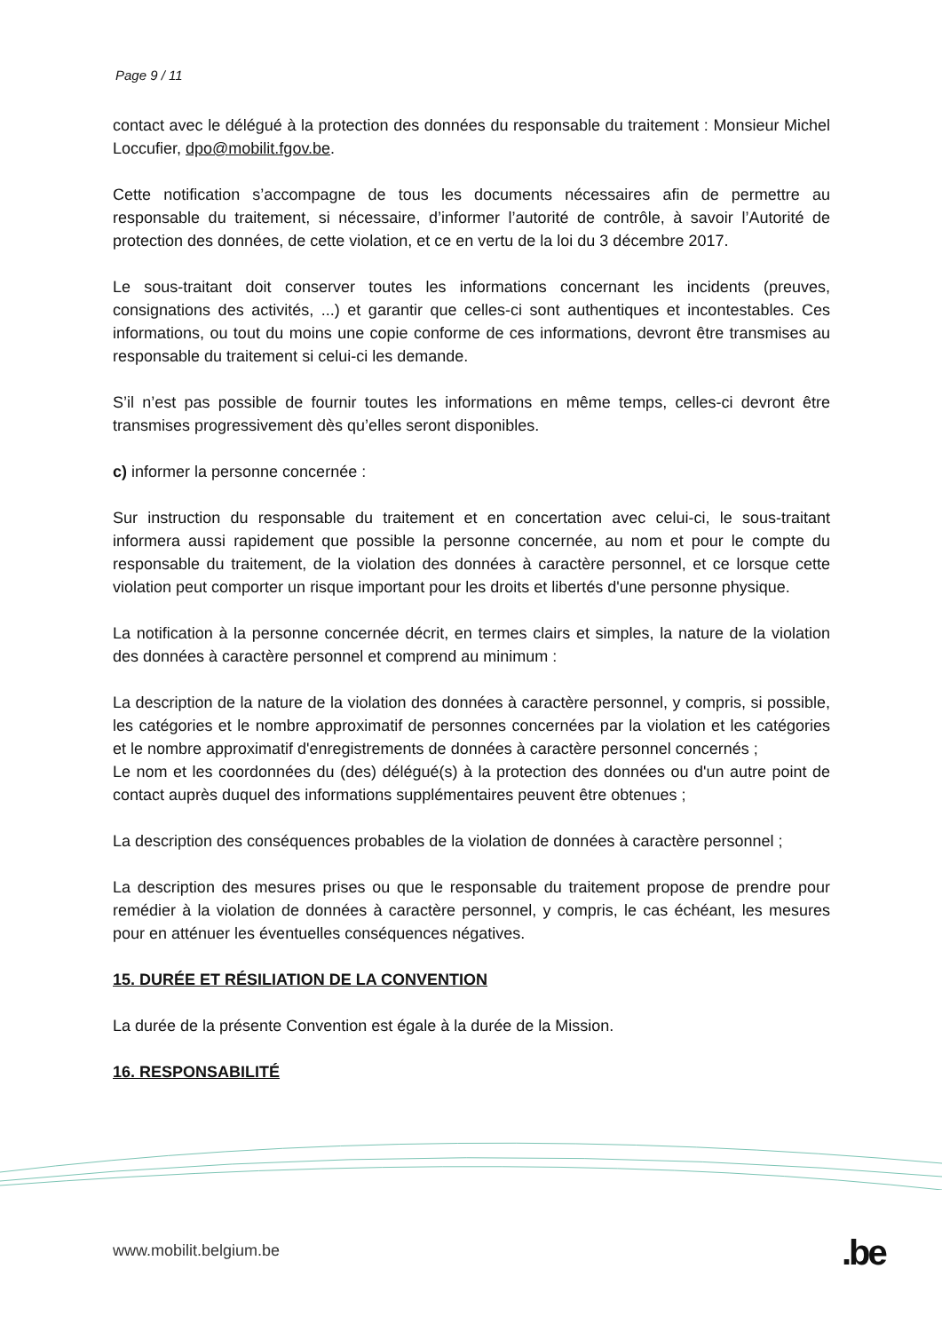Page 9 / 11
contact avec le délégué à la protection des données du responsable du traitement : Monsieur Michel Loccufier, dpo@mobilit.fgov.be.
Cette notification s’accompagne de tous les documents nécessaires afin de permettre au responsable du traitement, si nécessaire, d’informer l’autorité de contrôle, à savoir l’Autorité de protection des données, de cette violation, et ce en vertu de la loi du 3 décembre 2017.
Le sous-traitant doit conserver toutes les informations concernant les incidents (preuves, consignations des activités, ...) et garantir que celles-ci sont authentiques et incontestables. Ces informations, ou tout du moins une copie conforme de ces informations, devront être transmises au responsable du traitement si celui-ci les demande.
S’il n’est pas possible de fournir toutes les informations en même temps, celles-ci devront être transmises progressivement dès qu’elles seront disponibles.
c) informer la personne concernée :
Sur instruction du responsable du traitement et en concertation avec celui-ci, le sous-traitant informera aussi rapidement que possible la personne concernée, au nom et pour le compte du responsable du traitement, de la violation des données à caractère personnel, et ce lorsque cette violation peut comporter un risque important pour les droits et libertés d'une personne physique.
La notification à la personne concernée décrit, en termes clairs et simples, la nature de la violation des données à caractère personnel et comprend au minimum :
La description de la nature de la violation des données à caractère personnel, y compris, si possible, les catégories et le nombre approximatif de personnes concernées par la violation et les catégories et le nombre approximatif d'enregistrements de données à caractère personnel concernés ;
Le nom et les coordonnées du (des) délégué(s) à la protection des données ou d'un autre point de contact auprès duquel des informations supplémentaires peuvent être obtenues ;
La description des conséquences probables de la violation de données à caractère personnel ;
La description des mesures prises ou que le responsable du traitement propose de prendre pour remédier à la violation de données à caractère personnel, y compris, le cas échéant, les mesures pour en atténuer les éventuelles conséquences négatives.
15. DURÉE ET RÉSILIATION DE LA CONVENTION
La durée de la présente Convention est égale à la durée de la Mission.
16. RESPONSABILITÉ
www.mobilit.belgium.be .be